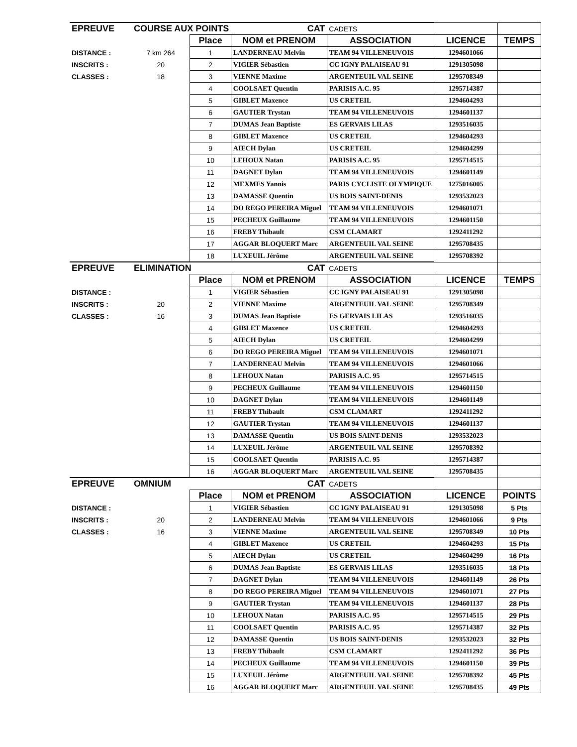| EPREUVE | COURSE AUX POINTS | | CAT | CADETS | | |
| | | Place | NOM et PRENOM | ASSOCIATION | LICENCE | TEMPS |
| DISTANCE : | 7 km 264 | 1 | LANDERNEAU Melvin | TEAM 94 VILLENEUVOIS | 1294601066 | |
| INSCRITS : | 20 | 2 | VIGIER Sébastien | CC IGNY PALAISEAU 91 | 1291305098 | |
| CLASSES : | 18 | 3 | VIENNE Maxime | ARGENTEUIL VAL SEINE | 1295708349 | |
| | | 4 | COOLSAET Quentin | PARISIS A.C. 95 | 1295714387 | |
| | | 5 | GIBLET Maxence | US CRETEIL | 1294604293 | |
| | | 6 | GAUTIER Trystan | TEAM 94 VILLENEUVOIS | 1294601137 | |
| | | 7 | DUMAS Jean Baptiste | ES GERVAIS LILAS | 1293516035 | |
| | | 8 | GIBLET Maxence | US CRETEIL | 1294604293 | |
| | | 9 | AIECH Dylan | US CRETEIL | 1294604299 | |
| | | 10 | LEHOUX Natan | PARISIS A.C. 95 | 1295714515 | |
| | | 11 | DAGNET Dylan | TEAM 94 VILLENEUVOIS | 1294601149 | |
| | | 12 | MEXMES Yannis | PARIS CYCLISTE OLYMPIQUE | 1275016005 | |
| | | 13 | DAMASSE Quentin | US BOIS SAINT-DENIS | 1293532023 | |
| | | 14 | DO REGO PEREIRA Miguel | TEAM 94 VILLENEUVOIS | 1294601071 | |
| | | 15 | PECHEUX Guillaume | TEAM 94 VILLENEUVOIS | 1294601150 | |
| | | 16 | FREBY Thibault | CSM CLAMART | 1292411292 | |
| | | 17 | AGGAR BLOQUERT Marc | ARGENTEUIL VAL SEINE | 1295708435 | |
| | | 18 | LUXEUIL Jérôme | ARGENTEUIL VAL SEINE | 1295708392 | |
| EPREUVE | ELIMINATION | | CAT | CADETS | | |
| | | Place | NOM et PRENOM | ASSOCIATION | LICENCE | TEMPS |
| DISTANCE : | | 1 | VIGIER Sébastien | CC IGNY PALAISEAU 91 | 1291305098 | |
| INSCRITS : | 20 | 2 | VIENNE Maxime | ARGENTEUIL VAL SEINE | 1295708349 | |
| CLASSES : | 16 | 3 | DUMAS Jean Baptiste | ES GERVAIS LILAS | 1293516035 | |
| | | 4 | GIBLET Maxence | US CRETEIL | 1294604293 | |
| | | 5 | AIECH Dylan | US CRETEIL | 1294604299 | |
| | | 6 | DO REGO PEREIRA Miguel | TEAM 94 VILLENEUVOIS | 1294601071 | |
| | | 7 | LANDERNEAU Melvin | TEAM 94 VILLENEUVOIS | 1294601066 | |
| | | 8 | LEHOUX Natan | PARISIS A.C. 95 | 1295714515 | |
| | | 9 | PECHEUX Guillaume | TEAM 94 VILLENEUVOIS | 1294601150 | |
| | | 10 | DAGNET Dylan | TEAM 94 VILLENEUVOIS | 1294601149 | |
| | | 11 | FREBY Thibault | CSM CLAMART | 1292411292 | |
| | | 12 | GAUTIER Trystan | TEAM 94 VILLENEUVOIS | 1294601137 | |
| | | 13 | DAMASSE Quentin | US BOIS SAINT-DENIS | 1293532023 | |
| | | 14 | LUXEUIL Jérôme | ARGENTEUIL VAL SEINE | 1295708392 | |
| | | 15 | COOLSAET Quentin | PARISIS A.C. 95 | 1295714387 | |
| | | 16 | AGGAR BLOQUERT Marc | ARGENTEUIL VAL SEINE | 1295708435 | |
| EPREUVE | OMNIUM | | CAT | CADETS | | |
| | | Place | NOM et PRENOM | ASSOCIATION | LICENCE | POINTS |
| DISTANCE : | | 1 | VIGIER Sébastien | CC IGNY PALAISEAU 91 | 1291305098 | 5 Pts |
| INSCRITS : | 20 | 2 | LANDERNEAU Melvin | TEAM 94 VILLENEUVOIS | 1294601066 | 9 Pts |
| CLASSES : | 16 | 3 | VIENNE Maxime | ARGENTEUIL VAL SEINE | 1295708349 | 10 Pts |
| | | 4 | GIBLET Maxence | US CRETEIL | 1294604293 | 15 Pts |
| | | 5 | AIECH Dylan | US CRETEIL | 1294604299 | 16 Pts |
| | | 6 | DUMAS Jean Baptiste | ES GERVAIS LILAS | 1293516035 | 18 Pts |
| | | 7 | DAGNET Dylan | TEAM 94 VILLENEUVOIS | 1294601149 | 26 Pts |
| | | 8 | DO REGO PEREIRA Miguel | TEAM 94 VILLENEUVOIS | 1294601071 | 27 Pts |
| | | 9 | GAUTIER Trystan | TEAM 94 VILLENEUVOIS | 1294601137 | 28 Pts |
| | | 10 | LEHOUX Natan | PARISIS A.C. 95 | 1295714515 | 29 Pts |
| | | 11 | COOLSAET Quentin | PARISIS A.C. 95 | 1295714387 | 32 Pts |
| | | 12 | DAMASSE Quentin | US BOIS SAINT-DENIS | 1293532023 | 32 Pts |
| | | 13 | FREBY Thibault | CSM CLAMART | 1292411292 | 36 Pts |
| | | 14 | PECHEUX Guillaume | TEAM 94 VILLENEUVOIS | 1294601150 | 39 Pts |
| | | 15 | LUXEUIL Jérôme | ARGENTEUIL VAL SEINE | 1295708392 | 45 Pts |
| | | 16 | AGGAR BLOQUERT Marc | ARGENTEUIL VAL SEINE | 1295708435 | 49 Pts |